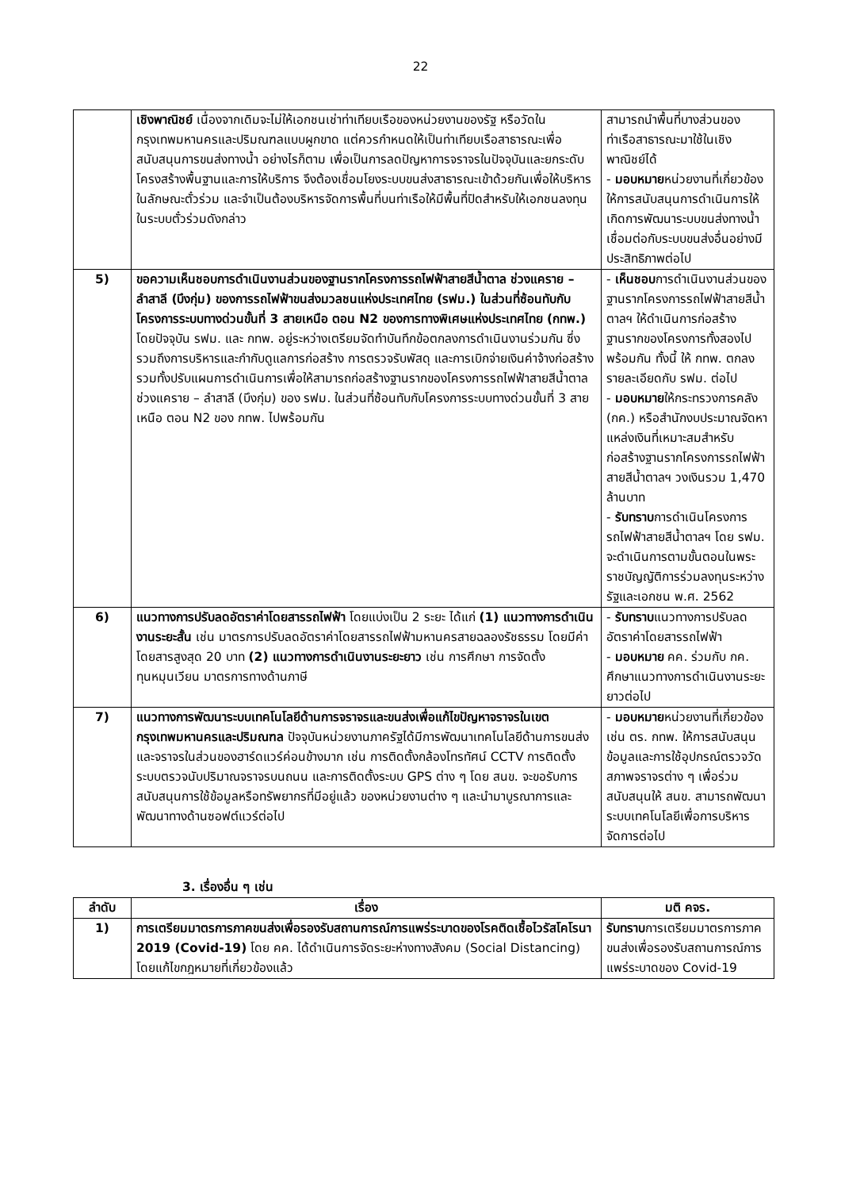22
| | เชิงพาณิชย์ เนื่องจากเดิมจะไม่ให้เอกชนเช่าท่าเทียบเรือของหน่วยงานของรัฐ หรือวัดในกรุงเทพมหานครและปริมณฑลแบบผูกขาด แต่ควรกำหนดให้เป็นท่าเทียบเรือสาธารณะเพื่อสนับสนุนการขนส่งทางน้ำ อย่างไรก็ตาม เพื่อเป็นการลดปัญหาการจราจรในปัจจุบันและยกระดับโครงสร้างพื้นฐานและการให้บริการ จึงต้องเชื่อมโยงระบบขนส่งสาธารณะเข้าด้วยกันเพื่อให้บริหารในลักษณะตั๋วร่วม และจำเป็นต้องบริหารจัดการพื้นที่บนท่าเรือให้มีพื้นที่ปิดสำหรับให้เอกชนลงทุนในระบบตั๋วร่วมดังกล่าว | สามารถนำพื้นที่บางส่วนของท่าเรือสาธารณะมาใช้ในเชิงพาณิชย์ได้ - มอบหมาย หน่วยงานที่เกี่ยวข้องให้การสนับสนุนการดำเนินการให้เกิดการพัฒนาระบบขนส่งทางน้ำเชื่อมต่อกับระบบขนส่งอื่นอย่างมีประสิทธิภาพต่อไป |
| 5) | ขอความเห็นชอบการดำเนินงานส่วนของฐานรากโครงการรถไฟฟ้าสายสีน้ำตาล ช่วงแคราย – ลำสาลี (บึงกุ่ม) ของการรถไฟฟ้าขนส่งมวลชนแห่งประเทศไทย (รฟม.) ในส่วนที่ซ้อนทับกับโครงการระบบทางด่วนขั้นที่ 3 สายเหนือ ตอน N2 ของการทางพิเศษแห่งประเทศไทย (กทพ.) โดยปัจจุบัน รฟม. และ กทพ. อยู่ระหว่างเตรียมจัดทำบันทึกข้อตกลงการดำเนินงานร่วมกัน ซึ่งรวมถึงการบริหารและกำกับดูแลการก่อสร้าง การตรวจรับพัสดุ และการเบิกจ่ายเงินค่าจ้างก่อสร้าง รวมทั้งปรับแผนการดำเนินการเพื่อให้สามารถก่อสร้างฐานรากของโครงการรถไฟฟ้าสายสีน้ำตาล ช่วงแคราย – ลำสาลี (บึงกุ่ม) ของ รฟม. ในส่วนที่ซ้อนทับกับโครงการระบบทางด่วนขั้นที่ 3 สายเหนือ ตอน N2 ของ กทพ. ไปพร้อมกัน | - เห็นชอบ การดำเนินงานส่วนของฐานรากโครงการรถไฟฟ้าสายสีน้ำตาลฯ ให้ดำเนินการก่อสร้างฐานรากของโครงการทั้งสองไปพร้อมกัน ทั้งนี้ ให้ กทพ. ตกลงรายละเอียดกับ รฟม. ต่อไป - มอบหมาย ให้กระทรวงการคลัง (กค.) หรือสำนักงบประมาณจัดหาแหล่งเงินที่เหมาะสมสำหรับก่อสร้างฐานรากโครงการรถไฟฟ้าสายสีน้ำตาลฯ วงเงินรวม 1,470 ล้านบาท - รับทราบ การดำเนินโครงการรถไฟฟ้าสายสีน้ำตาลฯ โดย รฟม. จะดำเนินการตามขั้นตอนในพระราชบัญญัติการร่วมลงทุนระหว่างรัฐและเอกชน พ.ศ. 2562 |
| 6) | แนวทางการปรับลดอัตราค่าโดยสารรถไฟฟ้า โดยแบ่งเป็น 2 ระยะ ได้แก่ (1) แนวทางการดำเนินงานระยะสั้น เช่น มาตรการปรับลดอัตราค่าโดยสารรถไฟฟ้ามหานครสายฉลองรัชธรรม โดยมีค่าโดยสารสูงสุด 20 บาท (2) แนวทางการดำเนินงานระยะยาว เช่น การศึกษา การจัดตั้งทุนหมุนเวียน มาตรการทางด้านภาษี | - รับทราบ แนวทางการปรับลดอัตราค่าโดยสารรถไฟฟ้า - มอบหมาย คค. ร่วมกับ กค. ศึกษาแนวทางการดำเนินงานระยะยาวต่อไป |
| 7) | แนวทางการพัฒนาระบบเทคโนโลยีด้านการจราจรและขนส่งเพื่อแก้ไขปัญหาจราจรในเขตกรุงเทพมหานครและปริมณฑล ปัจจุบันหน่วยงานภาครัฐได้มีการพัฒนาเทคโนโลยีด้านการขนส่งและจราจรในส่วนของฮาร์ดแวร์ค่อนข้างมาก เช่น การติดตั้งกล้องโทรทัศน์ CCTV การติดตั้งระบบตรวจนับปริมาณจราจรบนถนน และการติดตั้งระบบ GPS ต่าง ๆ โดย สนข. จะขอรับการสนับสนุนการใช้ข้อมูลหรือทรัพยากรที่มีอยู่แล้ว ของหน่วยงานต่าง ๆ และนำมาบูรณาการและพัฒนาทางด้านซอฟต์แวร์ต่อไป | - มอบหมาย หน่วยงานที่เกี่ยวข้อง เช่น ตร. กทพ. ให้การสนับสนุนข้อมูลและการใช้อุปกรณ์ตรวจวัดสภาพจราจรต่าง ๆ เพื่อร่วมสนับสนุนให้ สนข. สามารถพัฒนาระบบเทคโนโลยีเพื่อการบริหารจัดการต่อไป |
3. เรื่องอื่น ๆ เช่น
| ลำดับ | เรื่อง | มติ คจร. |
| --- | --- | --- |
| 1) | การเตรียมมาตรการภาคขนส่งเพื่อรองรับสถานการณ์การแพร่ระบาดของโรคติดเชื้อไวรัสโคโรนา 2019 (Covid-19) โดย คค. ได้ดำเนินการจัดระยะห่างทางสังคม (Social Distancing) โดยแก้ไขกฎหมายที่เกี่ยวข้องแล้ว | รับทราบ การเตรียมมาตรการภาคขนส่งเพื่อรองรับสถานการณ์การแพร่ระบาดของ Covid-19 |